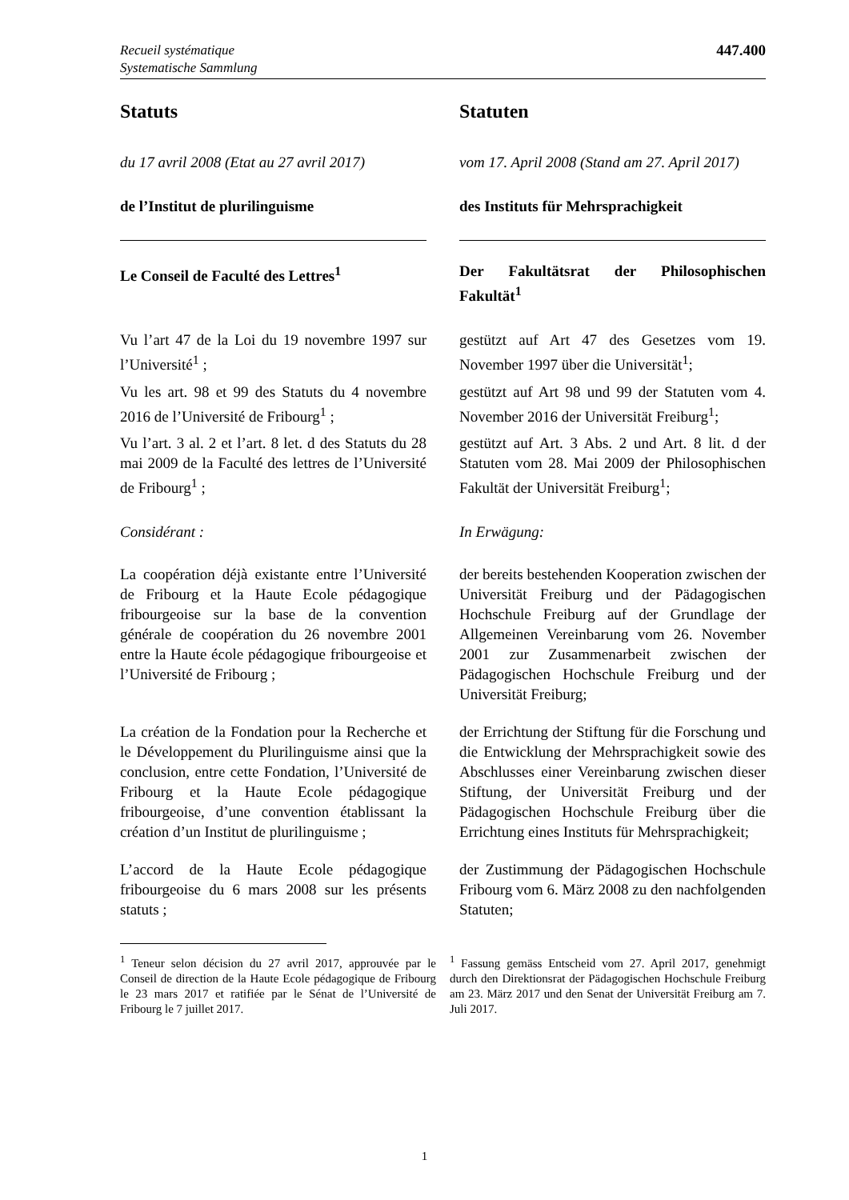Recueil systématique
Systematische Sammlung
447.400
Statuts Statuten
du 17 avril 2008 (Etat au 27 avril 2017)
vom 17. April 2008 (Stand am 27. April 2017)
de l’Institut de plurilinguisme des Instituts für Mehrsprachigkeit
Le Conseil de Faculté des Lettres<sup>1</sup>
Der Fakultätsrat der Philosophischen Fakultät<sup>1</sup>
Vu l’art 47 de la Loi du 19 novembre 1997 sur l’Université<sup>1</sup> ;
Vu les art. 98 et 99 des Statuts du 4 novembre 2016 de l’Université de Fribourg<sup>1</sup> ;
Vu l’art. 3 al. 2 et l’art. 8 let. d des Statuts du 28 mai 2009 de la Faculté des lettres de l’Université de Fribourg<sup>1</sup> ;
gestützt auf Art 47 des Gesetzes vom 19. November 1997 über die Universität<sup>1</sup>;
gestützt auf Art 98 und 99 der Statuten vom 4. November 2016 der Universität Freiburg<sup>1</sup>;
gestützt auf Art. 3 Abs. 2 und Art. 8 lit. d der Statuten vom 28. Mai 2009 der Philosophischen Fakultät der Universität Freiburg<sup>1</sup>;
Considérant : In Erwägung:
La coopération déjà existante entre l’Université de Fribourg et la Haute Ecole pédagogique fribourgeoise sur la base de la convention générale de coopération du 26 novembre 2001 entre la Haute école pédagogique fribourgeoise et l’Université de Fribourg ;
der bereits bestehenden Kooperation zwischen der Universität Freiburg und der Pädagogischen Hochschule Freiburg auf der Grundlage der Allgemeinen Verein­barung vom 26. November 2001 zur Zu­sammenarbeit zwischen der Pädagogischen Hochschule Freiburg und der Universität Freiburg;
La création de la Fondation pour la Recherche et le Développement du Plurilinguisme ainsi que la conclusion, entre cette Fondation, l’Université de Fribourg et la Haute Ecole pédagogique fribourgeoise, d’une convention établissant la création d’un Institut de plurilinguisme ;
der Errichtung der Stiftung für die Forschung und die Entwicklung der Mehr­sprachigkeit sowie des Abschlusses einer Vereinbarung zwischen dieser Stiftung, der Universität Freiburg und der Pädago­gischen Hochschule Freiburg über die Errichtung eines Instituts für Mehr­sprachigkeit;
L’accord de la Haute Ecole pédagogique fribourgeoise du 6 mars 2008 sur les présents statuts ;
der Zustimmung der Pädagogischen Hoch­schule Fribourg vom 6. März 2008 zu den nachfolgenden Statuten;
<sup>1</sup> Teneur selon décision du 27 avril 2017, approuvée par le Conseil de direction de la Haute Ecole pédagogique de Fribourg le 23 mars 2017 et ratifiée par le Sénat de l’Université de Fribourg le 7 juillet 2017.
<sup>1</sup> Fassung gemäss Entscheid vom 27. April 2017, genehmigt durch den Direktionsrat der Pädagogischen Hochschule Freiburg am 23. März 2017 und den Senat der Universität Freiburg am 7. Juli 2017.
1